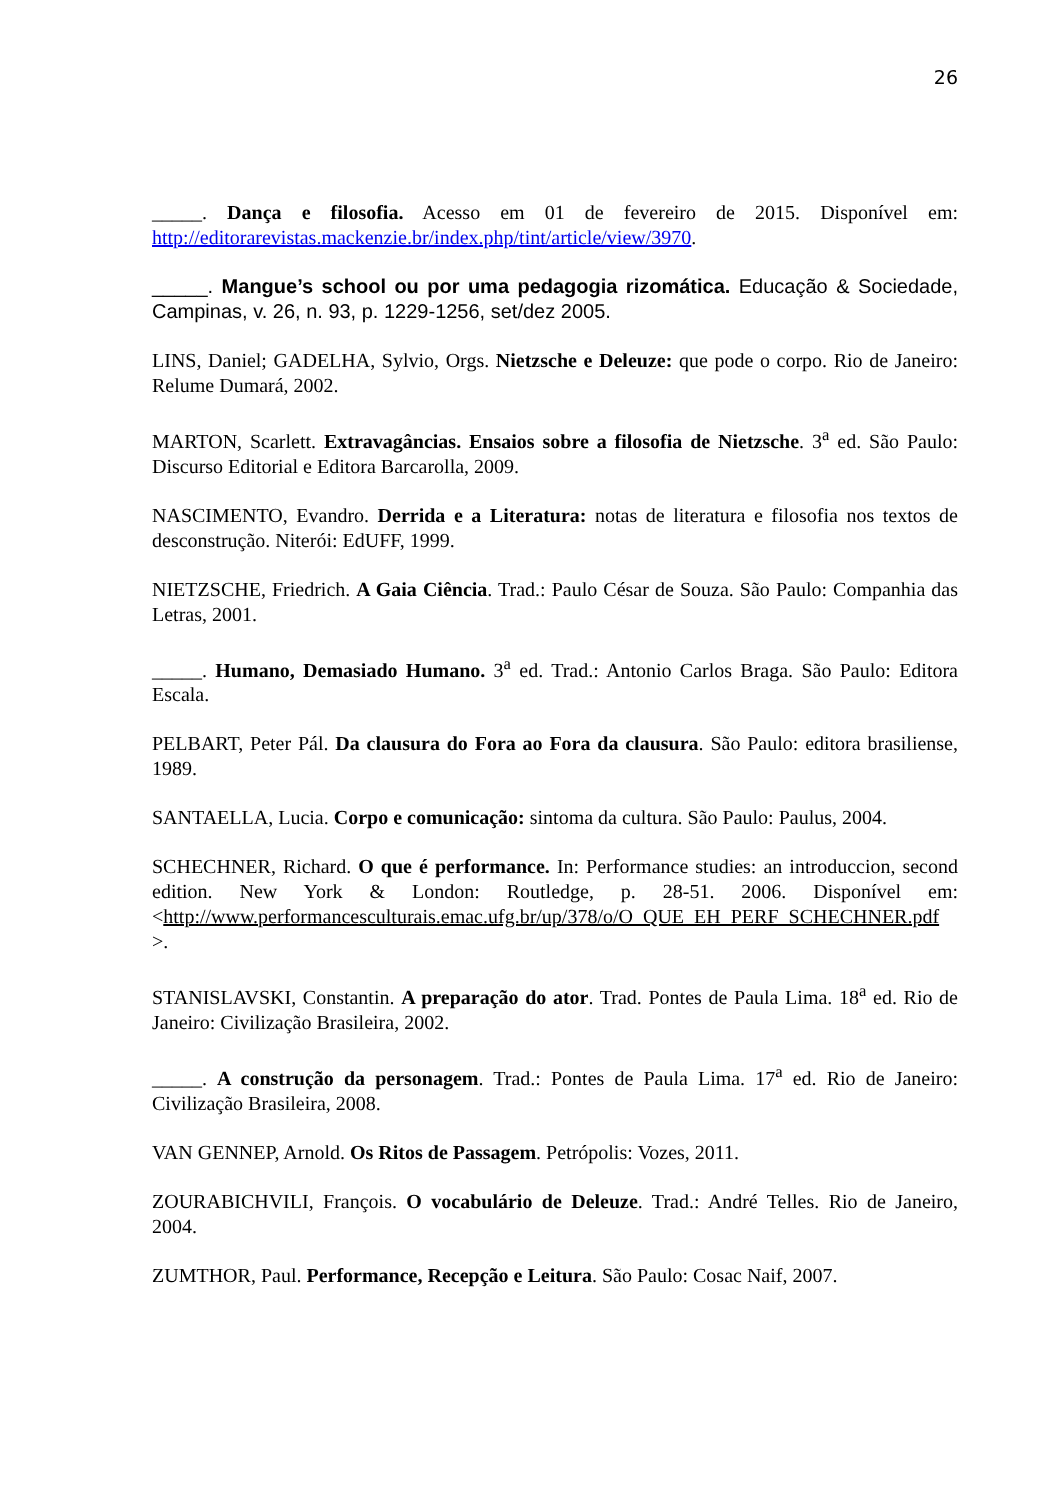26
_____. Dança e filosofia. Acesso em 01 de fevereiro de 2015. Disponível em: http://editorarevistas.mackenzie.br/index.php/tint/article/view/3970.
_____. Mangue’s school ou por uma pedagogia rizomática. Educação & Sociedade, Campinas, v. 26, n. 93, p. 1229-1256, set/dez 2005.
LINS, Daniel; GADELHA, Sylvio, Orgs. Nietzsche e Deleuze: que pode o corpo. Rio de Janeiro: Relume Dumará, 2002.
MARTON, Scarlett. Extravagâncias. Ensaios sobre a filosofia de Nietzsche. 3<sup>a</sup> ed. São Paulo: Discurso Editorial e Editora Barcarolla, 2009.
NASCIMENTO, Evandro. Derrida e a Literatura: notas de literatura e filosofia nos textos de desconstrução. Niterói: EdUFF, 1999.
NIETZSCHE, Friedrich. A Gaia Ciência. Trad.: Paulo César de Souza. São Paulo: Companhia das Letras, 2001.
_____. Humano, Demasiado Humano. 3<sup>a</sup> ed. Trad.: Antonio Carlos Braga. São Paulo: Editora Escala.
PELBART, Peter Pál. Da clausura do Fora ao Fora da clausura. São Paulo: editora brasiliense, 1989.
SANTAELLA, Lucia. Corpo e comunicação: sintoma da cultura. São Paulo: Paulus, 2004.
SCHECHNER, Richard. O que é performance. In: Performance studies: an introduccion, second edition. New York & London: Routledge, p. 28-51. 2006. Disponível em: <http://www.performancesculturais.emac.ufg.br/up/378/o/O_QUE_EH_PERF_SCHECHNER.pdf >.
STANISLAVSKI, Constantin. A preparação do ator. Trad. Pontes de Paula Lima. 18<sup>a</sup> ed. Rio de Janeiro: Civilização Brasileira, 2002.
_____. A construção da personagem. Trad.: Pontes de Paula Lima. 17<sup>a</sup> ed. Rio de Janeiro: Civilização Brasileira, 2008.
VAN GENNEP, Arnold. Os Ritos de Passagem. Petrópolis: Vozes, 2011.
ZOURABICHVILI, François. O vocabulário de Deleuze. Trad.: André Telles. Rio de Janeiro, 2004.
ZUMTHOR, Paul. Performance, Recepção e Leitura. São Paulo: Cosac Naif, 2007.